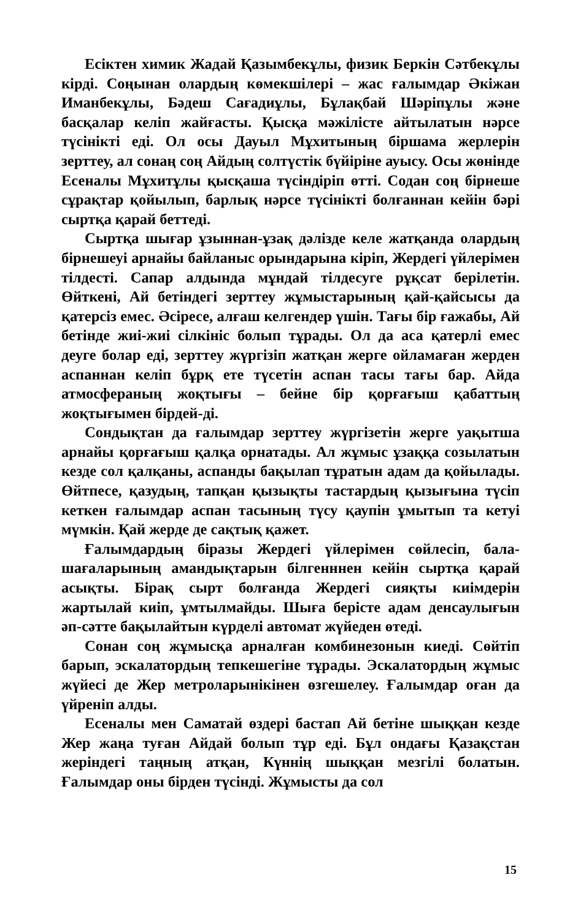Есіктен химик Жадай Қазымбекұлы, физик Беркін Сәтбекұлы кірді. Соңынан олардың көмекшілері – жас ғалымдар Әкіжан Иманбекұлы, Бәдеш Сағадиұлы, Бұлақбай Шәріпұлы және басқалар келіп жайғасты. Қысқа мәжілісте айтылатын нәрсе түсінікті еді. Ол осы Дауыл Мұхитының біршама жерлерін зерттеу, ал сонаң соң Айдың солтүстік бүйіріне ауысу. Осы жөнінде Есеналы Мұхитұлы қысқаша түсіндіріп өтті. Содан соң бірнеше сұрақтар қойылып, барлық нәрсе түсінікті болғаннан кейін бәрі сыртқа қарай беттеді.
Сыртқа шығар ұзыннан-ұзақ дәлізде келе жатқанда олардың бірнешеуі арнайы байланыс орындарына кіріп, Жердегі үйлерімен тілдесті. Сапар алдында мұндай тілдесуге рұқсат берілетін. Өйткені, Ай бетіндегі зерттеу жұмыстарының қай-қайсысы да қатерсіз емес. Әсіресе, алғаш келгендер үшін. Тағы бір ғажабы, Ай бетінде жиі-жиі сілкініс болып тұрады. Ол да аса қатерлі емес деуге болар еді, зерттеу жүргізіп жатқан жерге ойламаған жерден аспаннан келіп бұрқ ете түсетін аспан тасы тағы бар. Айда атмосфераның жоқтығы – бейне бір қорғағыш қабаттың жоқтығымен бірдей-ді.
Сондықтан да ғалымдар зерттеу жүргізетін жерге уақытша арнайы қорғағыш қалқа орнатады. Ал жұмыс ұзаққа созылатын кезде сол қалқаны, аспанды бақылап тұратын адам да қойылады. Өйтпесе, қазудың, тапқан қызықты тастардың қызығына түсіп кеткен ғалымдар аспан тасының түсу қаупін ұмытып та кетуі мүмкін. Қай жерде де сақтық қажет.
Ғалымдардың біразы Жердегі үйлерімен сөйлесіп, бала-шағаларының амандықтарын білгенннен кейін сыртқа қарай асықты. Бірақ сырт болғанда Жердегі сияқты киімдерін жартылай киіп, ұмтылмайды. Шыға берісте адам денсаулығын әп-сәтте бақылайтын күрделі автомат жүйеден өтеді.
Сонан соң жұмысқа арналған комбинезонын киеді. Сөйтіп барып, эскалатордың тепкешегіне тұрады. Эскалатордың жұмыс жүйесі де Жер метроларынікінен өзгешелеу. Ғалымдар оған да үйреніп алды.
Есеналы мен Саматай өздері бастап Ай бетіне шыққан кезде Жер жаңа туған Айдай болып тұр еді. Бұл ондағы Қазақстан жеріндегі таңның атқан, Күннің шыққан мезгілі болатын. Ғалымдар оны бірден түсінді. Жұмысты да сол
15